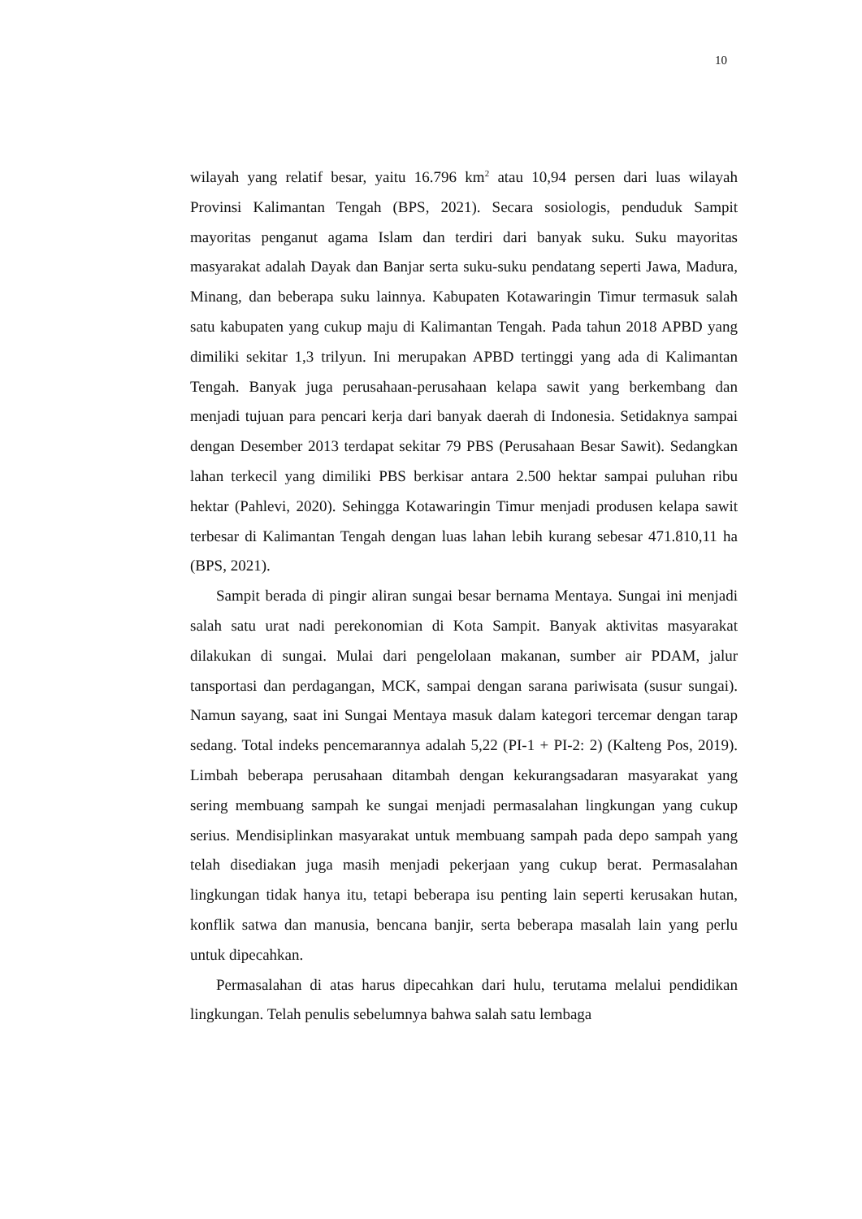10
wilayah yang relatif besar, yaitu 16.796 km<sup>2</sup> atau 10,94 persen dari luas wilayah Provinsi Kalimantan Tengah (BPS, 2021). Secara sosiologis, penduduk Sampit mayoritas penganut agama Islam dan terdiri dari banyak suku. Suku mayoritas masyarakat adalah Dayak dan Banjar serta suku-suku pendatang seperti Jawa, Madura, Minang, dan beberapa suku lainnya. Kabupaten Kotawaringin Timur termasuk salah satu kabupaten yang cukup maju di Kalimantan Tengah. Pada tahun 2018 APBD yang dimiliki sekitar 1,3 trilyun. Ini merupakan APBD tertinggi yang ada di Kalimantan Tengah. Banyak juga perusahaan-perusahaan kelapa sawit yang berkembang dan menjadi tujuan para pencari kerja dari banyak daerah di Indonesia. Setidaknya sampai dengan Desember 2013 terdapat sekitar 79 PBS (Perusahaan Besar Sawit). Sedangkan lahan terkecil yang dimiliki PBS berkisar antara 2.500 hektar sampai puluhan ribu hektar (Pahlevi, 2020). Sehingga Kotawaringin Timur menjadi produsen kelapa sawit terbesar di Kalimantan Tengah dengan luas lahan lebih kurang sebesar 471.810,11 ha (BPS, 2021).
Sampit berada di pingir aliran sungai besar bernama Mentaya. Sungai ini menjadi salah satu urat nadi perekonomian di Kota Sampit. Banyak aktivitas masyarakat dilakukan di sungai. Mulai dari pengelolaan makanan, sumber air PDAM, jalur tansportasi dan perdagangan, MCK, sampai dengan sarana pariwisata (susur sungai). Namun sayang, saat ini Sungai Mentaya masuk dalam kategori tercemar dengan tarap sedang. Total indeks pencemarannya adalah 5,22 (PI-1 + PI-2: 2) (Kalteng Pos, 2019). Limbah beberapa perusahaan ditambah dengan kekurangsadaran masyarakat yang sering membuang sampah ke sungai menjadi permasalahan lingkungan yang cukup serius. Mendisiplinkan masyarakat untuk membuang sampah pada depo sampah yang telah disediakan juga masih menjadi pekerjaan yang cukup berat. Permasalahan lingkungan tidak hanya itu, tetapi beberapa isu penting lain seperti kerusakan hutan, konflik satwa dan manusia, bencana banjir, serta beberapa masalah lain yang perlu untuk dipecahkan.
Permasalahan di atas harus dipecahkan dari hulu, terutama melalui pendidikan lingkungan. Telah penulis sebelumnya bahwa salah satu lembaga